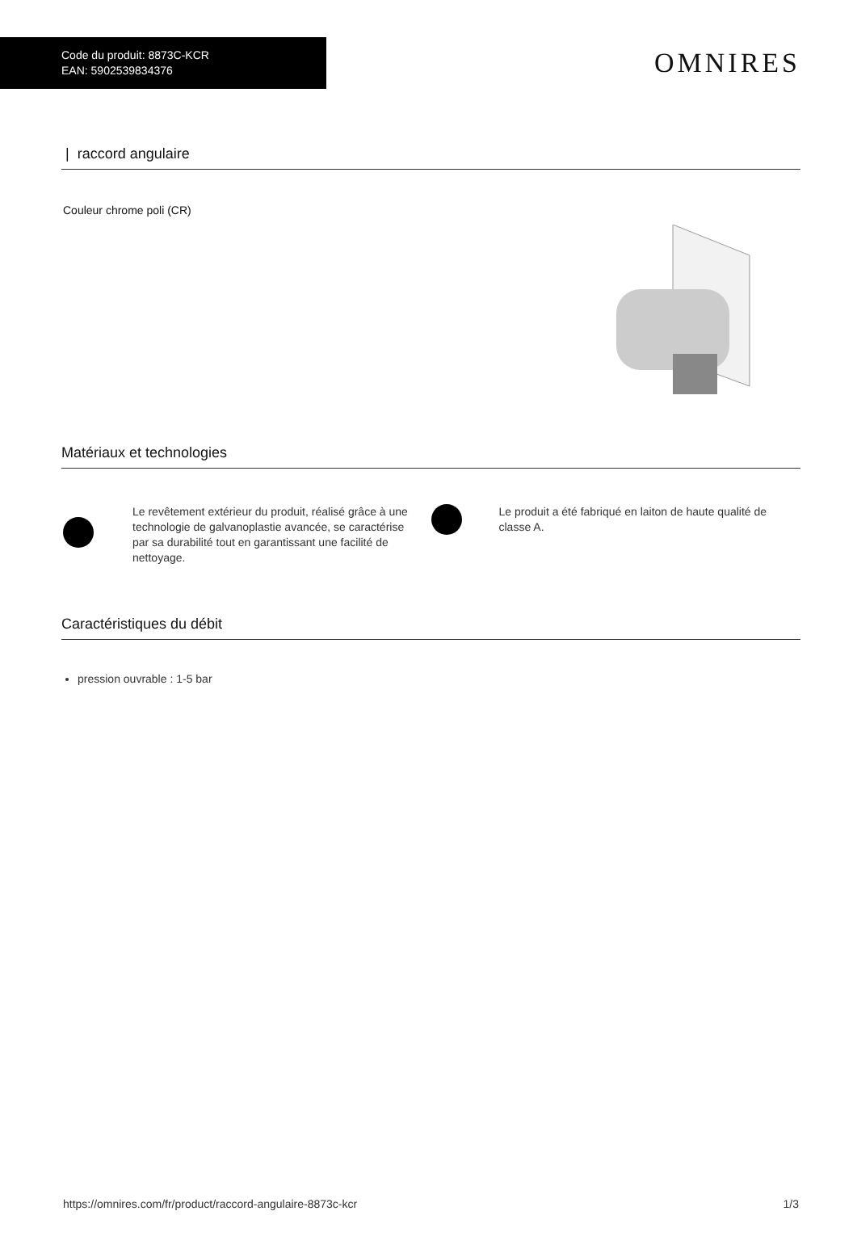Code du produit: 8873C-KCR
EAN: 5902539834376
OMNIRES
| raccord angulaire
Couleur chrome poli (CR)
Matériaux et technologies
Le revêtement extérieur du produit, réalisé grâce à une technologie de galvanoplastie avancée, se caractérise par sa durabilité tout en garantissant une facilité de nettoyage.
Le produit a été fabriqué en laiton de haute qualité de classe A.
Caractéristiques du débit
pression ouvrable : 1-5 bar
https://omnires.com/fr/product/raccord-angulaire-8873c-kcr 1/3